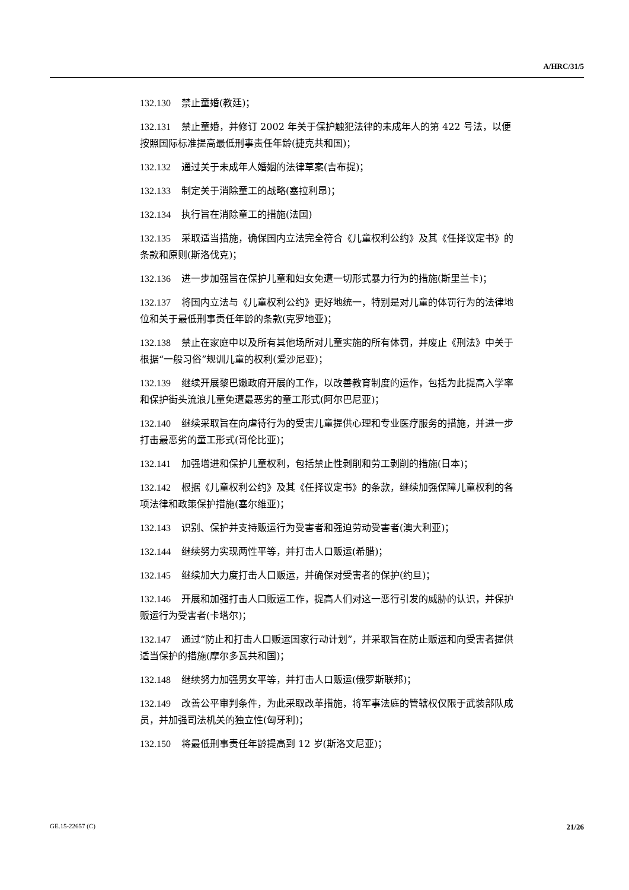A/HRC/31/5
132.130 禁止童婚(教廷)；
132.131 禁止童婚，并修订 2002 年关于保护触犯法律的未成年人的第 422 号法，以便按照国际标准提高最低刑事责任年龄(捷克共和国)；
132.132 通过关于未成年人婚姻的法律草案(吉布提)；
132.133 制定关于消除童工的战略(塞拉利昂)；
132.134 执行旨在消除童工的措施(法国)
132.135 采取适当措施，确保国内立法完全符合《儿童权利公约》及其《任择议定书》的条款和原则(斯洛伐克)；
132.136 进一步加强旨在保护儿童和妇女免遭一切形式暴力行为的措施(斯里兰卡)；
132.137 将国内立法与《儿童权利公约》更好地统一，特别是对儿童的体罚行为的法律地位和关于最低刑事责任年龄的条款(克罗地亚)；
132.138 禁止在家庭中以及所有其他场所对儿童实施的所有体罚，并废止《刑法》中关于根据“一般习俗”规训儿童的权利(爱沙尼亚)；
132.139 继续开展黎巴嫩政府开展的工作，以改善教育制度的运作，包括为此提高入学率和保护街头流浪儿童免遭最恶劣的童工形式(阿尔巴尼亚)；
132.140 继续采取旨在向虐待行为的受害儿童提供心理和专业医疗服务的措施，并进一步打击最恶劣的童工形式(哥伦比亚)；
132.141 加强增进和保护儿童权利，包括禁止性剥削和劳工剥削的措施(日本)；
132.142 根据《儿童权利公约》及其《任择议定书》的条款，继续加强保障儿童权利的各项法律和政策保护措施(塞尔维亚)；
132.143 识别、保护并支持贩运行为受害者和强迫劳动受害者(澳大利亚)；
132.144 继续努力实现两性平等，并打击人口贩运(希腊)；
132.145 继续加大力度打击人口贩运，并确保对受害者的保护(约旦)；
132.146 开展和加强打击人口贩运工作，提高人们对这一恶行引发的威胁的认识，并保护贩运行为受害者(卡塔尔)；
132.147 通过“防止和打击人口贩运国家行动计划”，并采取旨在防止贩运和向受害者提供适当保护的措施(摩尔多瓦共和国)；
132.148 继续努力加强男女平等，并打击人口贩运(俄罗斯联邦)；
132.149 改善公平审判条件，为此采取改革措施，将军事法庭的管辖权仅限于武装部队成员，并加强司法机关的独立性(匈牙利)；
132.150 将最低刑事责任年龄提高到 12 岁(斯洛文尼亚)；
GE.15-22657 (C) 21/26